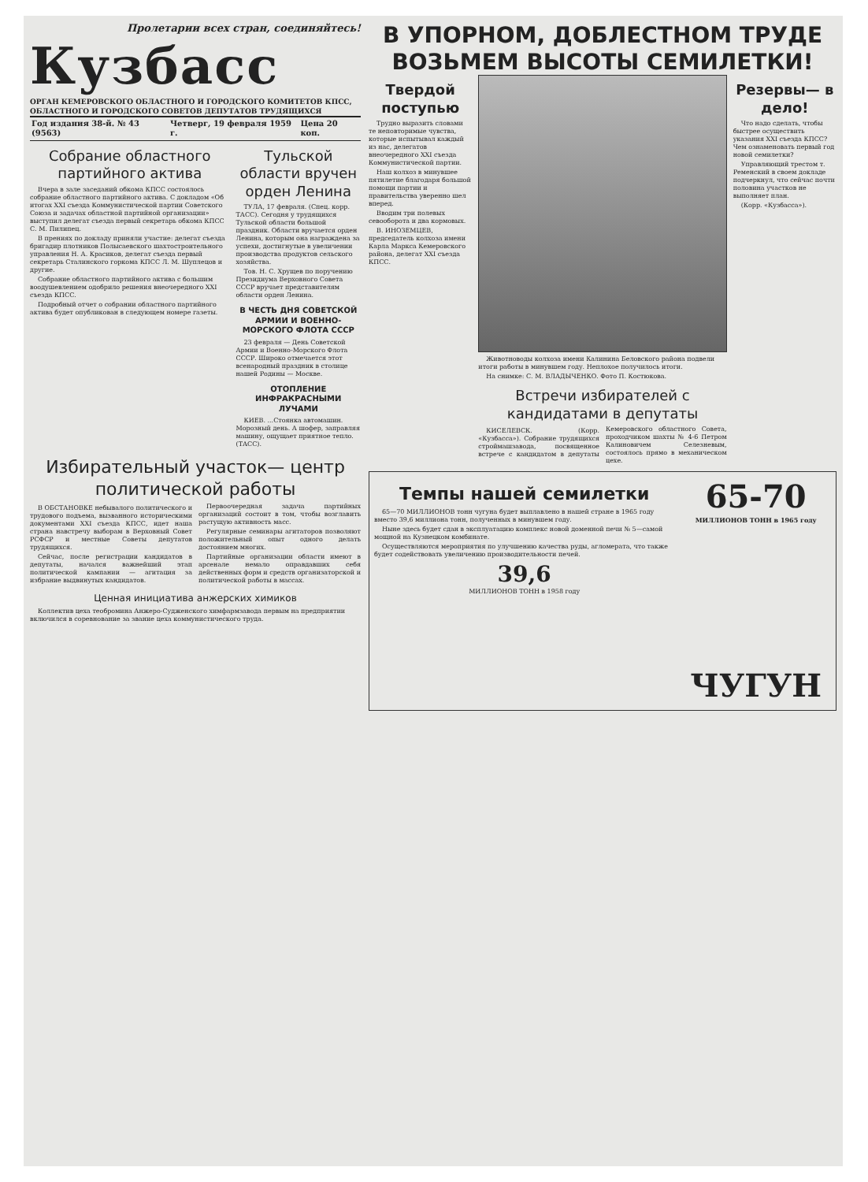Пролетарии всех стран, соединяйтесь!
Кузбасс
ОРГАН КЕМЕРОВСКОГО ОБЛАСТНОГО И ГОРОДСКОГО КОМИТЕТОВ КПСС, ОБЛАСТНОГО И ГОРОДСКОГО СОВЕТОВ ДЕПУТАТОВ ТРУДЯЩИХСЯ
Год издания 38-й. № 43 (9563) Четверг, 19 февраля 1959 г. Цена 20 коп.
Собрание областного партийного актива
Вчера в зале заседаний обкома КПСС состоялось собрание областного партийного актива. С докладом «Об итогах XXI съезда Коммунистической партии Советского Союза и задачах областной партийной организации» выступил делегат съезда первый секретарь обкома КПСС С. М. Пилипец.
В прениях по докладу приняли участие: делегат съезда бригадир плотников Полысаевского шахтостроительного управления Н. А. Красиков, делегат съезда первый секретарь Сталинского горкома КПСС Л. М. Шуплецов и другие.
Собрание областного партийного актива с большим воодушевлением одобрило решения внеочередного XXI съезда КПСС.
Подробный отчет о собрании областного партийного актива будет опубликован в следующем номере газеты.
Тульской области вручен орден Ленина
ТУЛА, 17 февраля. (Спец. корр. ТАСС). Сегодня у трудящихся Тульской области большой праздник. Области вручается орден Ленина, которым она награждена за успехи, достигнутые в увеличении производства продуктов сельского хозяйства.
Тов. Н. С. Хрущев по поручению Президиума Верховного Совета СССР вручает представителям области орден Ленина.
В ЧЕСТЬ ДНЯ СОВЕТСКОЙ АРМИИ И ВОЕННО-МОРСКОГО ФЛОТА СССР
23 февраля — День Советской Армии и Военно-Морского Флота СССР. Широко отмечается этот всенародный праздник в столице нашей Родины — Москве.
ОТОПЛЕНИЕ ИНФРАКРАСНЫМИ ЛУЧАМИ
КИЕВ. ...Стоянка автомашин. Морозный день. А шофер, заправляя машину, ощущает приятное тепло. (ТАСС).
Избирательный участок— центр политической работы
В ОБСТАНОВКЕ небывалого политического и трудового подъема, вызванного историческими документами XXI съезда КПСС, идет наша страна навстречу выборам в Верховный Совет РСФСР и местные Советы депутатов трудящихся.
Сейчас, после регистрации кандидатов в депутаты, начался важнейший этап политической кампании — агитация за избрание выдвинутых кандидатов.
Первоочередная задача партийных организаций состоит в том, чтобы возглавить растущую активность масс.
Регулярные семинары агитаторов позволяют положительный опыт одного делать достоянием многих.
Партийные организации области имеют в арсенале немало оправдавших себя действенных форм и средств организаторской и политической работы в массах.
Ценная инициатива анжерских химиков
Коллектив цеха теобромина Анжеро-Судженского химфармзавода первым на предприятии включился в соревнование за звание цеха коммунистического труда.
В УПОРНОМ, ДОБЛЕСТНОМ ТРУДЕ ВОЗЬМЕМ ВЫСОТЫ СЕМИЛЕТКИ!
Твердой поступью
Трудно выразить словами те неповторимые чувства, которые испытывал каждый из нас, делегатов внеочередного XXI съезда Коммунистической партии.
Наш колхоз в минувшее пятилетие благодаря большой помощи партии и правительства уверенно шел вперед.
Вводим три полевых севооборота и два кормовых.
В. ИНОЗЕМЦЕВ, председатель колхоза имени Карла Маркса Кемеровского района, делегат XXI съезда КПСС.
Животноводы колхоза имени Калинина Беловского района подвели итоги работы в минувшем году. Неплохое получилось итоги.
На снимке: С. М. ВЛАДЫЧЕНКО. Фото П. Костюкова.
Встречи избирателей с кандидатами в депутаты
КИСЕЛЕВСК. (Корр. «Кузбасса»). Собрание трудящихся строймашзавода, посвященное встрече с кандидатом в депутаты Кемеровского областного Совета, проходчиком шахты № 4-6 Петром Калиновичем Селезневым, состоялось прямо в механическом цехе.
Резервы— в дело!
Что надо сделать, чтобы быстрее осуществить указания XXI съезда КПСС? Чем ознаменовать первый год новой семилетки?
Управляющий трестом т. Ременский в своем докладе подчеркнул, что сейчас почти половина участков не выполняет план.
(Корр. «Кузбасса»).
Темпы нашей семилетки
65—70 МИЛЛИОНОВ тонн чугуна будет выплавлено в нашей стране в 1965 году вместо 39,6 миллиона тонн, полученных в минувшем году.
Ныне здесь будет сдан в эксплуатацию комплекс новой доменной печи № 5—самой мощной на Кузнецком комбинате.
Осуществляются мероприятия по улучшению качества руды, агломерата, что также будет содействовать увеличению производительности печей.
39,6
МИЛЛИОНОВ ТОНН в 1958 году
65-70
МИЛЛИОНОВ ТОНН в 1965 году
ЧУГУН